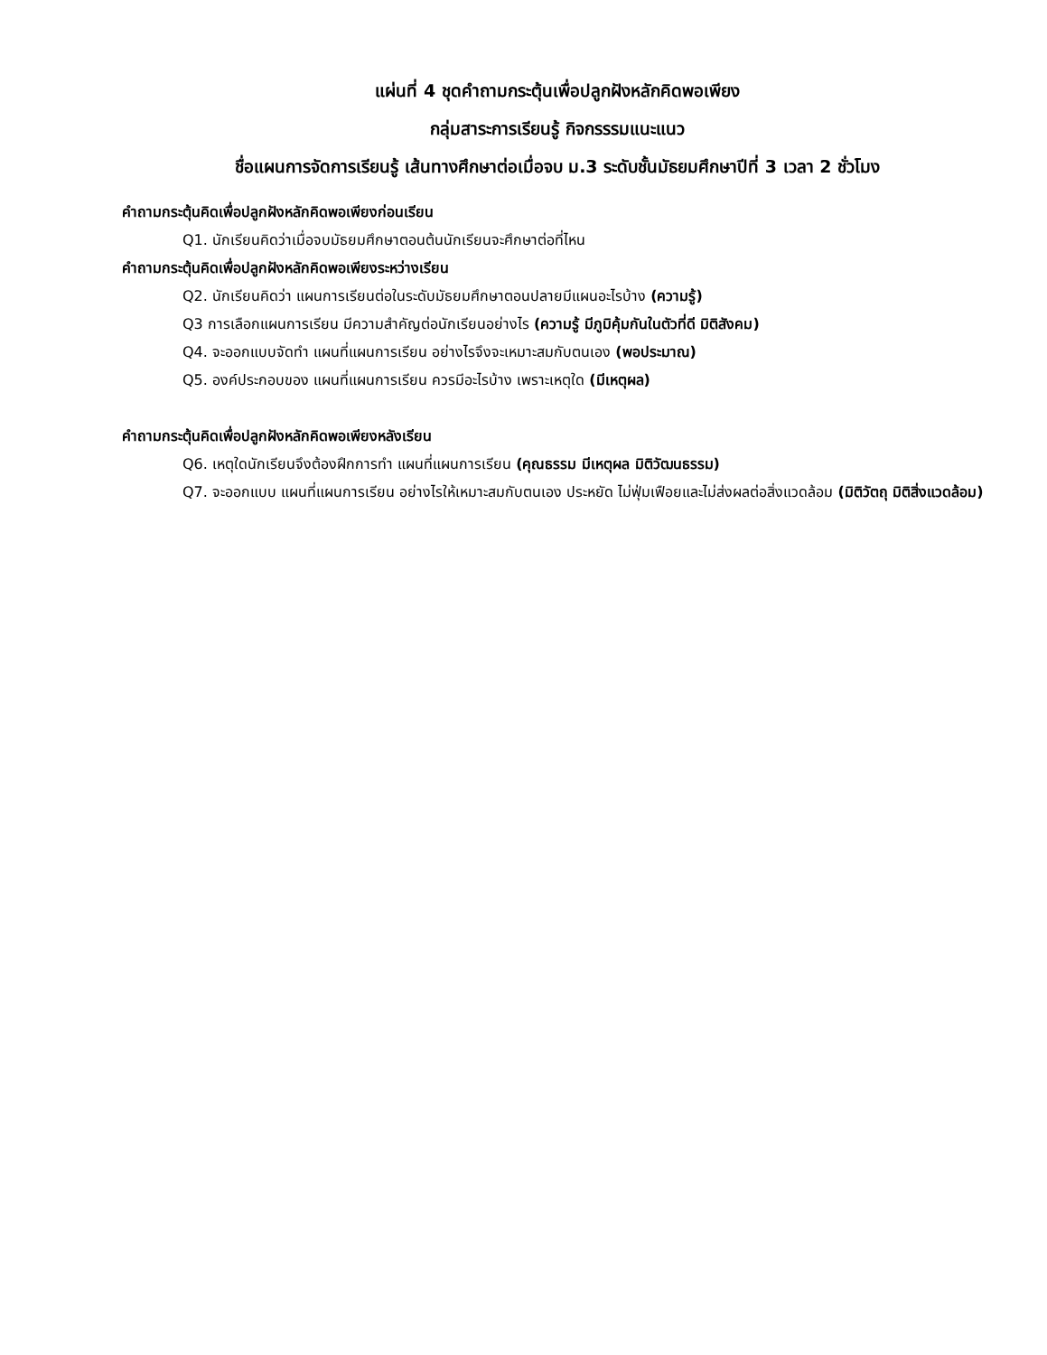แผ่นที่ 4 ชุดคำถามกระตุ้นเพื่อปลูกฝังหลักคิดพอเพียง
กลุ่มสาระการเรียนรู้ กิจกรรรมแนะแนว
ชื่อแผนการจัดการเรียนรู้ เส้นทางศึกษาต่อเมื่อจบ ม.3 ระดับชั้นมัธยมศึกษาปีที่ 3 เวลา 2 ชั่วโมง
คำถามกระตุ้นคิดเพื่อปลูกฝังหลักคิดพอเพียงก่อนเรียน
Q1. นักเรียนคิดว่าเมื่อจบมัธยมศึกษาตอนต้นนักเรียนจะศึกษาต่อที่ไหน
คำถามกระตุ้นคิดเพื่อปลูกฝังหลักคิดพอเพียงระหว่างเรียน
Q2. นักเรียนคิดว่า แผนการเรียนต่อในระดับมัธยมศึกษาตอนปลายมีแผนอะไรบ้าง (ความรู้)
Q3 การเลือกแผนการเรียน มีความสำคัญต่อนักเรียนอย่างไร (ความรู้ มีภูมิคุ้มกันในตัวที่ดี มิติสังคม)
Q4. จะออกแบบจัดทำ แผนที่แผนการเรียน อย่างไรจึงจะเหมาะสมกับตนเอง (พอประมาณ)
Q5. องค์ประกอบของ แผนที่แผนการเรียน ควรมีอะไรบ้าง เพราะเหตุใด (มีเหตุผล)
คำถามกระตุ้นคิดเพื่อปลูกฝังหลักคิดพอเพียงหลังเรียน
Q6. เหตุใดนักเรียนจึงต้องฝึกการทำ แผนที่แผนการเรียน (คุณธรรม มีเหตุผล มิติวัฒนธรรม)
Q7. จะออกแบบ แผนที่แผนการเรียน อย่างไรให้เหมาะสมกับตนเอง ประหยัด ไม่ฟุ่มเฟือยและไม่ส่งผลต่อสิ่งแวดล้อม (มิติวัตถุ มิติสิ่งแวดล้อม)